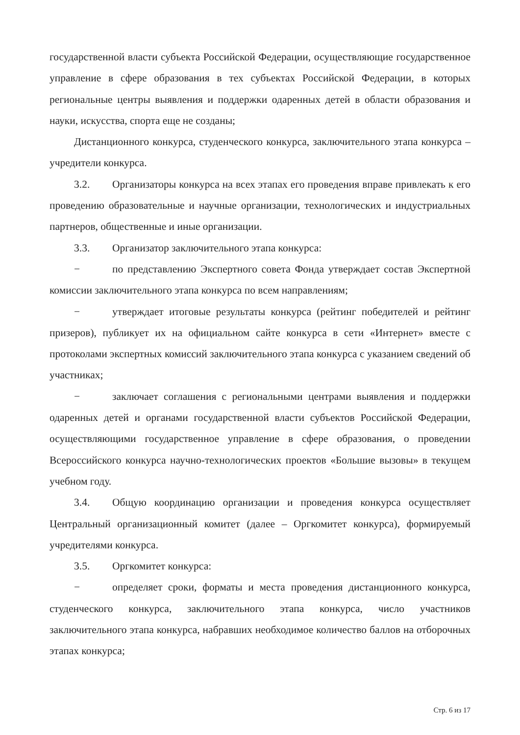государственной власти субъекта Российской Федерации, осуществляющие государственное управление в сфере образования в тех субъектах Российской Федерации, в которых региональные центры выявления и поддержки одаренных детей в области образования и науки, искусства, спорта еще не созданы;
Дистанционного конкурса, студенческого конкурса, заключительного этапа конкурса – учредители конкурса.
3.2. Организаторы конкурса на всех этапах его проведения вправе привлекать к его проведению образовательные и научные организации, технологических и индустриальных партнеров, общественные и иные организации.
3.3. Организатор заключительного этапа конкурса:
− по представлению Экспертного совета Фонда утверждает состав Экспертной комиссии заключительного этапа конкурса по всем направлениям;
− утверждает итоговые результаты конкурса (рейтинг победителей и рейтинг призеров), публикует их на официальном сайте конкурса в сети «Интернет» вместе с протоколами экспертных комиссий заключительного этапа конкурса с указанием сведений об участниках;
− заключает соглашения с региональными центрами выявления и поддержки одаренных детей и органами государственной власти субъектов Российской Федерации, осуществляющими государственное управление в сфере образования, о проведении Всероссийского конкурса научно-технологических проектов «Большие вызовы» в текущем учебном году.
3.4. Общую координацию организации и проведения конкурса осуществляет Центральный организационный комитет (далее – Оргкомитет конкурса), формируемый учредителями конкурса.
3.5. Оргкомитет конкурса:
− определяет сроки, форматы и места проведения дистанционного конкурса, студенческого конкурса, заключительного этапа конкурса, число участников заключительного этапа конкурса, набравших необходимое количество баллов на отборочных этапах конкурса;
Стр. 6 из 17